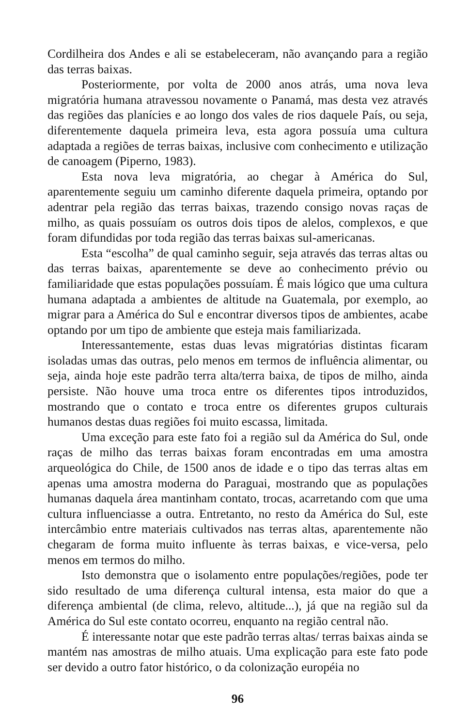Cordilheira dos Andes e ali se estabeleceram, não avançando para a região das terras baixas.
Posteriormente, por volta de 2000 anos atrás, uma nova leva migratória humana atravessou novamente o Panamá, mas desta vez através das regiões das planícies e ao longo dos vales de rios daquele País, ou seja, diferentemente daquela primeira leva, esta agora possuía uma cultura adaptada a regiões de terras baixas, inclusive com conhecimento e utilização de canoagem (Piperno, 1983).
Esta nova leva migratória, ao chegar à América do Sul, aparentemente seguiu um caminho diferente daquela primeira, optando por adentrar pela região das terras baixas, trazendo consigo novas raças de milho, as quais possuíam os outros dois tipos de alelos, complexos, e que foram difundidas por toda região das terras baixas sul-americanas.
Esta “escolha” de qual caminho seguir, seja através das terras altas ou das terras baixas, aparentemente se deve ao conhecimento prévio ou familiaridade que estas populações possuíam. É mais lógico que uma cultura humana adaptada a ambientes de altitude na Guatemala, por exemplo, ao migrar para a América do Sul e encontrar diversos tipos de ambientes, acabe optando por um tipo de ambiente que esteja mais familiarizada.
Interessantemente, estas duas levas migratórias distintas ficaram isoladas umas das outras, pelo menos em termos de influência alimentar, ou seja, ainda hoje este padrão terra alta/terra baixa, de tipos de milho, ainda persiste. Não houve uma troca entre os diferentes tipos introduzidos, mostrando que o contato e troca entre os diferentes grupos culturais humanos destas duas regiões foi muito escassa, limitada.
Uma exceção para este fato foi a região sul da América do Sul, onde raças de milho das terras baixas foram encontradas em uma amostra arqueológica do Chile, de 1500 anos de idade e o tipo das terras altas em apenas uma amostra moderna do Paraguai, mostrando que as populações humanas daquela área mantinham contato, trocas, acarretando com que uma cultura influenciasse a outra. Entretanto, no resto da América do Sul, este intercâmbio entre materiais cultivados nas terras altas, aparentemente não chegaram de forma muito influente às terras baixas, e vice-versa, pelo menos em termos do milho.
Isto demonstra que o isolamento entre populações/regiões, pode ter sido resultado de uma diferença cultural intensa, esta maior do que a diferença ambiental (de clima, relevo, altitude...), já que na região sul da América do Sul este contato ocorreu, enquanto na região central não.
É interessante notar que este padrão terras altas/ terras baixas ainda se mantém nas amostras de milho atuais. Uma explicação para este fato pode ser devido a outro fator histórico, o da colonização européia no
96